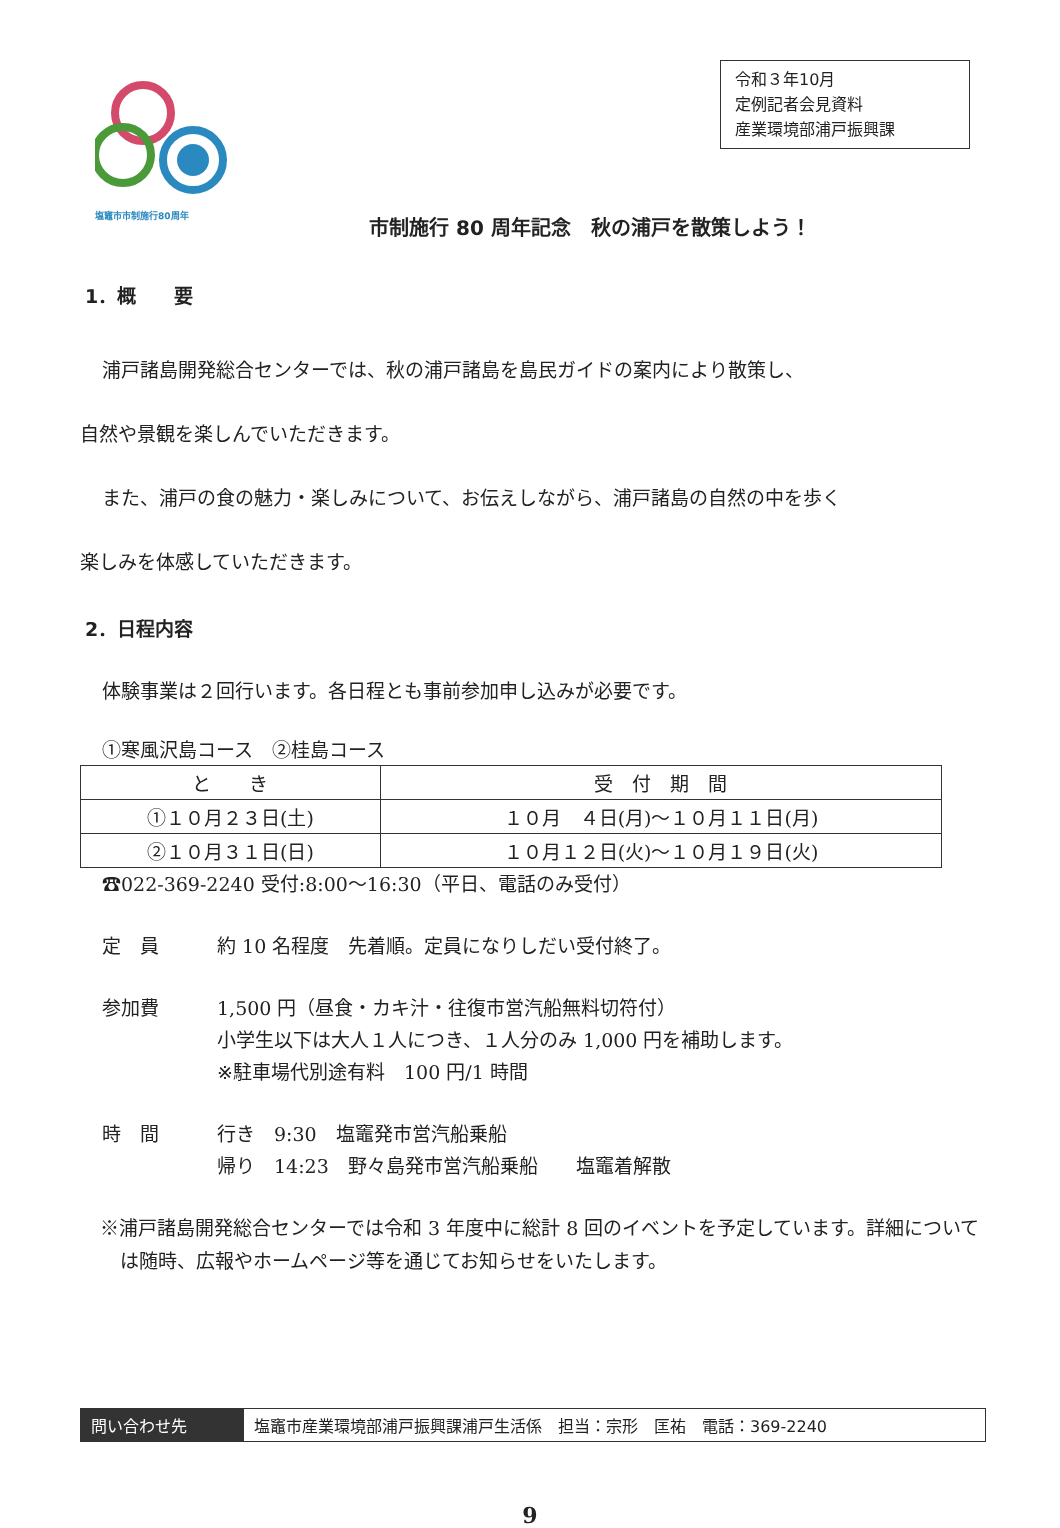塩竈市市制施行80周年
令和３年10月
定例記者会見資料
産業環境部浦戸振興課
市制施行 80 周年記念　秋の浦戸を散策しよう！
1．概　　要
浦戸諸島開発総合センターでは、秋の浦戸諸島を島民ガイドの案内により散策し、
自然や景観を楽しんでいただきます。
また、浦戸の食の魅力・楽しみについて、お伝えしながら、浦戸諸島の自然の中を歩く
楽しみを体感していただきます。
2．日程内容
体験事業は２回行います。各日程とも事前参加申し込みが必要です。
①寒風沢島コース　②桂島コース
| と き | 受 付 期 間 |
| --- | --- |
| ①１０月２３日(土) | １０月 ４日(月)～１０月１１日(月) |
| ②１０月３１日(日) | １０月１２日(火)～１０月１９日(火) |
☎022-369-2240 受付:8:00～16:30（平日、電話のみ受付）
定　員 約 10 名程度　先着順。定員になりしだい受付終了。
参加費 1,500 円（昼食・カキ汁・往復市営汽船無料切符付）
小学生以下は大人１人につき、１人分のみ 1,000 円を補助します。
※駐車場代別途有料　100 円/1 時間
時　間 行き　9:30　塩竈発市営汽船乗船
帰り　14:23　野々島発市営汽船乗船　　塩竈着解散
※浦戸諸島開発総合センターでは令和 3 年度中に総計 8 回のイベントを予定しています。詳細については随時、広報やホームページ等を通じてお知らせをいたします。
問い合わせ先 塩竈市産業環境部浦戸振興課浦戸生活係　担当：宗形　匡祐　電話：369-2240
9